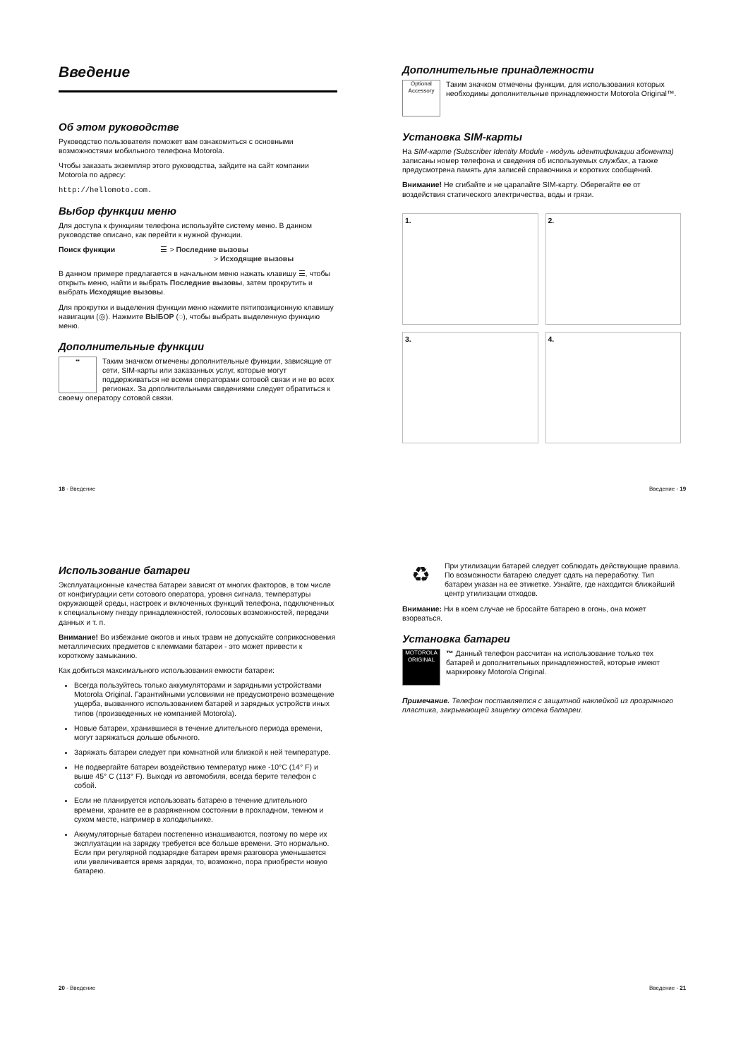Введение
Об этом руководстве
Руководство пользователя поможет вам ознакомиться с основными возможностями мобильного телефона Motorola.
Чтобы заказать экземпляр этого руководства, зайдите на сайт компании Motorola по адресу:
http://hellomoto.com.
Выбор функции меню
Для доступа к функциям телефона используйте систему меню. В данном руководстве описано, как перейти к нужной функции.
Поиск функции ☰ > Последние вызовы
> Исходящие вызовы
В данном примере предлагается в начальном меню нажать клавишу ☰, чтобы открыть меню, найти и выбрать Последние вызовы, затем прокрутить и выбрать Исходящие вызовы.
Для прокрутки и выделения функции меню нажмите пятипозиционную клавишу навигации (◎). Нажмите ВЫБОР (◌), чтобы выбрать выделенную функцию меню.
Дополнительные функции
▪▪ Таким значком отмечены дополнительные функции, зависящие от сети, SIM-карты или заказанных услуг, которые могут поддерживаться не всеми операторами сотовой связи и не во всех регионах. За дополнительными сведениями следует обратиться к своему оператору сотовой связи.
18 - Введение
Дополнительные принадлежности
Optional Accessory Таким значком отмечены функции, для использования которых необходимы дополнительные принадлежности Motorola Original™.
Установка SIM-карты
На SIM-карте (Subscriber Identity Module - модуль идентификации абонента) записаны номер телефона и сведения об используемых службах, а также предусмотрена память для записей справочника и коротких сообщений.
Внимание! Не сгибайте и не царапайте SIM-карту. Оберегайте ее от воздействия статического электричества, воды и грязи.
1.
2.
3.
4.
Введение - 19
Использование батареи
Эксплуатационные качества батареи зависят от многих факторов, в том числе от конфигурации сети сотового оператора, уровня сигнала, температуры окружающей среды, настроек и включенных функций телефона, подключенных к специальному гнезду принадлежностей, голосовых возможностей, передачи данных и т. п.
Внимание! Во избежание ожогов и иных травм не допускайте соприкосновения металлических предметов с клеммами батареи - это может привести к короткому замыканию.
Как добиться максимального использования емкости батареи:
Всегда пользуйтесь только аккумуляторами и зарядными устройствами Motorola Original. Гарантийными условиями не предусмотрено возмещение ущерба, вызванного использованием батарей и зарядных устройств иных типов (произведенных не компанией Motorola).
Новые батареи, хранившиеся в течение длительного периода времени, могут заряжаться дольше обычного.
Заряжать батареи следует при комнатной или близкой к ней температуре.
Не подвергайте батареи воздействию температур ниже -10°C (14° F) и выше 45° C (113° F). Выходя из автомобиля, всегда берите телефон с собой.
Если не планируется использовать батарею в течение длительного времени, храните ее в разряженном состоянии в прохладном, темном и сухом месте, например в холодильнике.
Аккумуляторные батареи постепенно изнашиваются, поэтому по мере их эксплуатации на зарядку требуется все больше времени. Это нормально. Если при регулярной подзарядке батареи время разговора уменьшается или увеличивается время зарядки, то, возможно, пора приобрести новую батарею.
20 - Введение
♻ При утилизации батарей следует соблюдать действующие правила. По возможности батарею следует сдать на переработку. Тип батареи указан на ее этикетке. Узнайте, где находится ближайший центр утилизации отходов.
Внимание: Ни в коем случае не бросайте батарею в огонь, она может взорваться.
Установка батареи
MOTOROLA ORIGINAL ™ Данный телефон рассчитан на использование только тех батарей и дополнительных принадлежностей, которые имеют маркировку Motorola Original.
Примечание. Телефон поставляется с защитной наклейкой из прозрачного пластика, закрывающей защелку отсека батареи.
Введение - 21